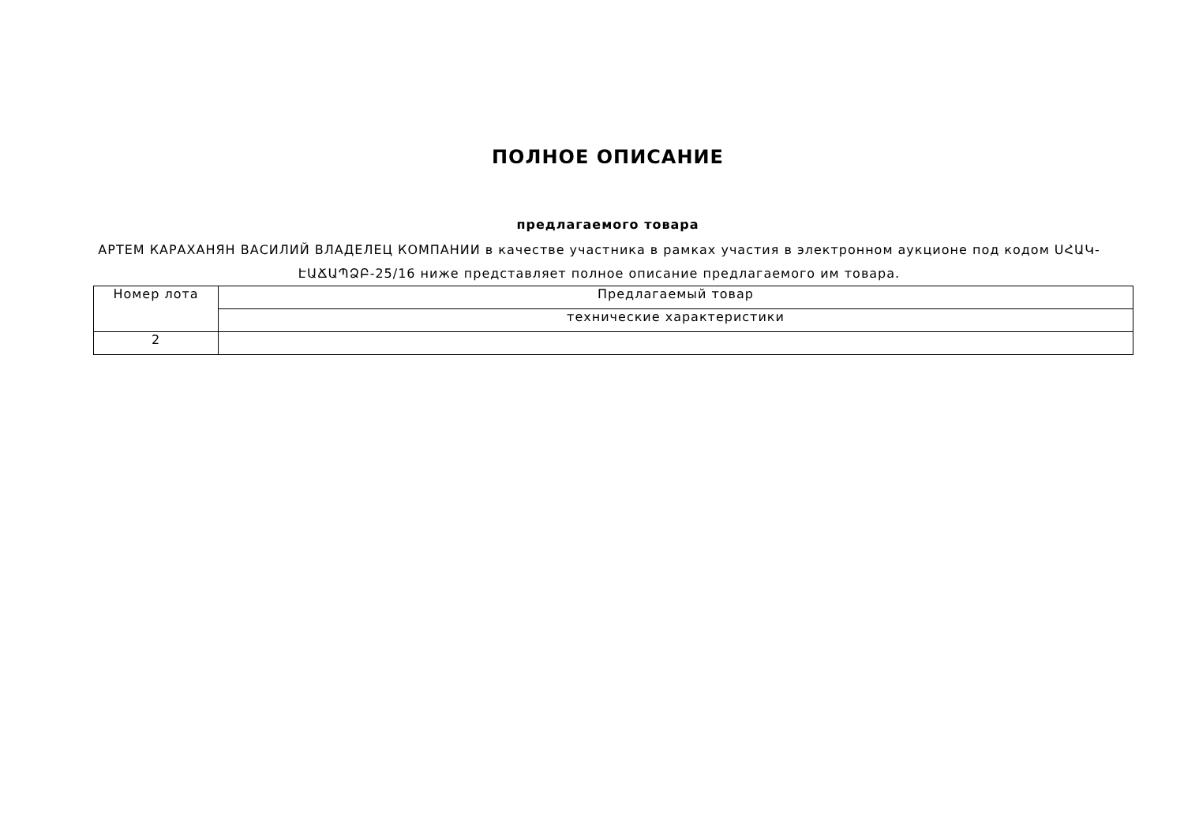ПОЛНОЕ ОПИСАНИЕ
предлагаемого товара
АРТЕМ КАРАХАНЯН ВАСИЛИЙ ВЛАДЕЛЕЦ КОМПАНИИ в качестве участника в рамках участия в электронном аукционе под кодом ՍՀԱԿ-ԷԱՃԱՊՁԲ-25/16 ниже представляет полное описание предлагаемого им товара.
| Номер лота | Предлагаемый товар |
| | технические характеристики |
| 2 | |